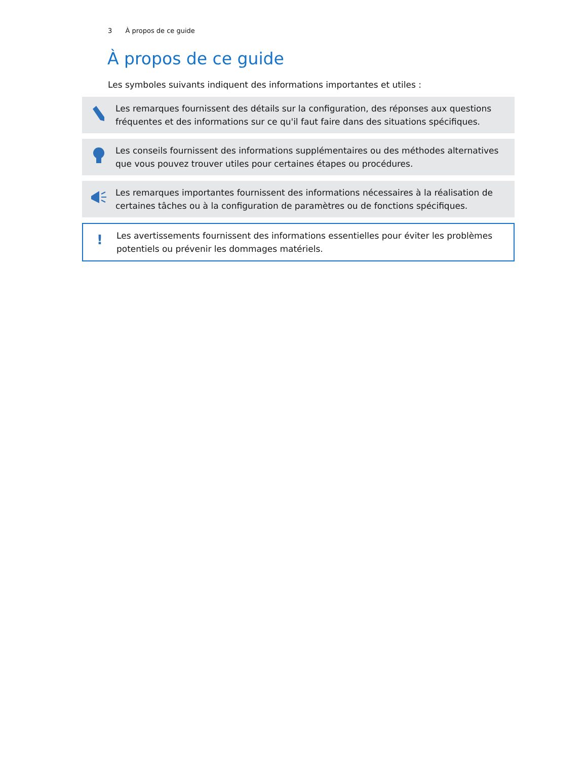3 À propos de ce guide
À propos de ce guide
Les symboles suivants indiquent des informations importantes et utiles :
Les remarques fournissent des détails sur la configuration, des réponses aux questions fréquentes et des informations sur ce qu'il faut faire dans des situations spécifiques.
Les conseils fournissent des informations supplémentaires ou des méthodes alternatives que vous pouvez trouver utiles pour certaines étapes ou procédures.
Les remarques importantes fournissent des informations nécessaires à la réalisation de certaines tâches ou à la configuration de paramètres ou de fonctions spécifiques.
!
Les avertissements fournissent des informations essentielles pour éviter les problèmes potentiels ou prévenir les dommages matériels.